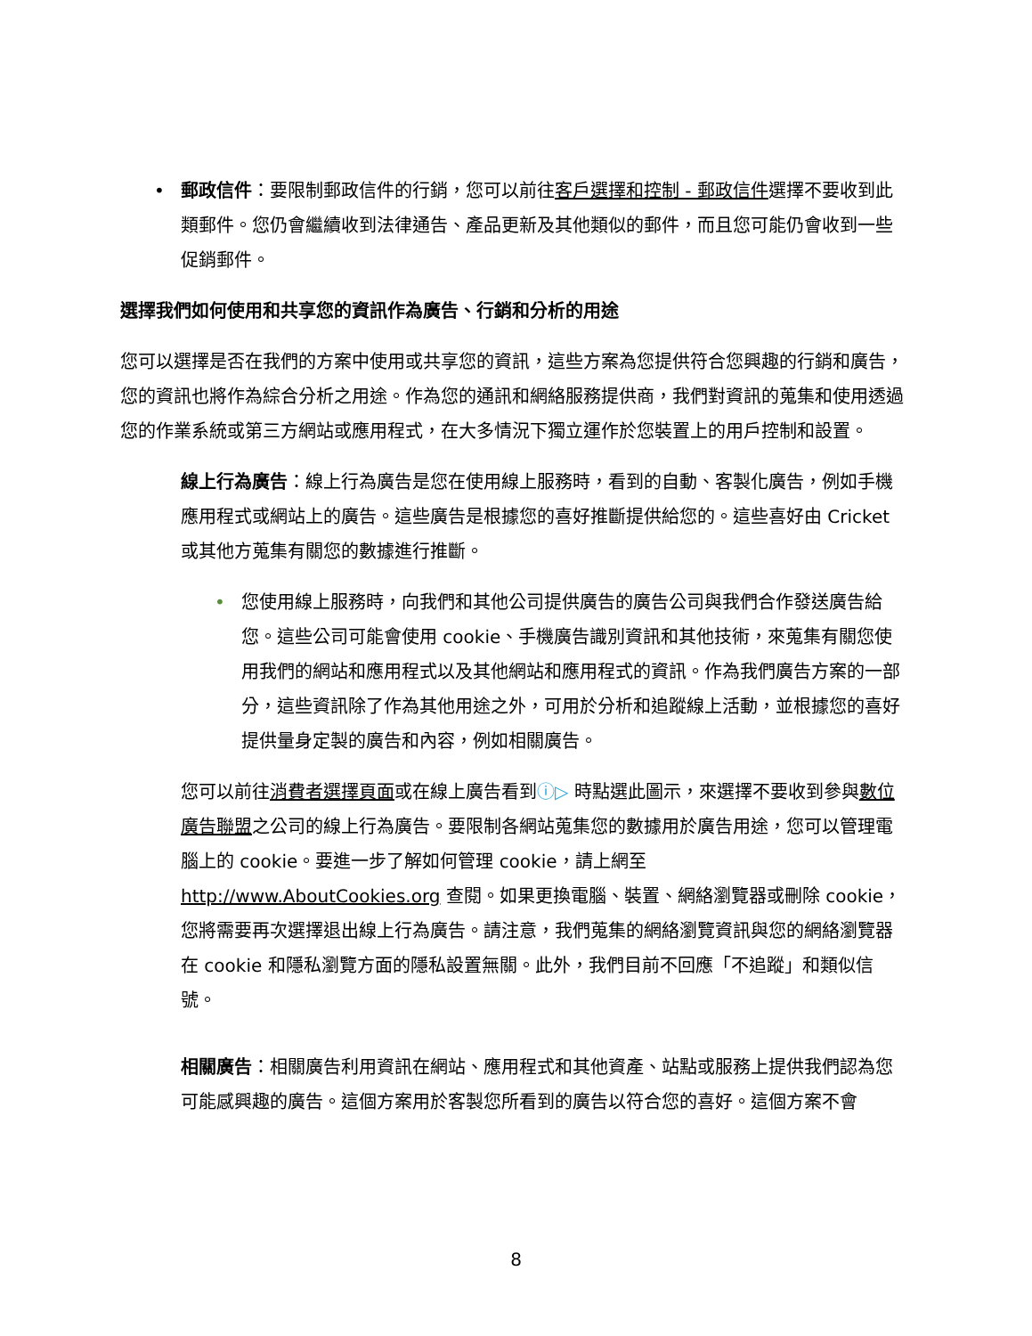• 郵政信件：要限制郵政信件的行銷，您可以前往客戶選擇和控制 - 郵政信件選擇不要收到此類郵件。您仍會繼續收到法律通告、產品更新及其他類似的郵件，而且您可能仍會收到一些促銷郵件。
選擇我們如何使用和共享您的資訊作為廣告、行銷和分析的用途
您可以選擇是否在我們的方案中使用或共享您的資訊，這些方案為您提供符合您興趣的行銷和廣告，您的資訊也將作為綜合分析之用途。作為您的通訊和網絡服務提供商，我們對資訊的蒐集和使用透過您的作業系統或第三方網站或應用程式，在大多情況下獨立運作於您裝置上的用戶控制和設置。
線上行為廣告：線上行為廣告是您在使用線上服務時，看到的自動、客製化廣告，例如手機應用程式或網站上的廣告。這些廣告是根據您的喜好推斷提供給您的。這些喜好由 Cricket 或其他方蒐集有關您的數據進行推斷。
• 您使用線上服務時，向我們和其他公司提供廣告的廣告公司與我們合作發送廣告給您。這些公司可能會使用 cookie、手機廣告識別資訊和其他技術，來蒐集有關您使用我們的網站和應用程式以及其他網站和應用程式的資訊。作為我們廣告方案的一部分，這些資訊除了作為其他用途之外，可用於分析和追蹤線上活動，並根據您的喜好提供量身定製的廣告和內容，例如相關廣告。
您可以前往消費者選擇頁面或在線上廣告看到ⓘ▷ 時點選此圖示，來選擇不要收到參與數位廣告聯盟之公司的線上行為廣告。要限制各網站蒐集您的數據用於廣告用途，您可以管理電腦上的 cookie。要進一步了解如何管理 cookie，請上網至 http://www.AboutCookies.org 查閱。如果更換電腦、裝置、網絡瀏覽器或刪除 cookie，您將需要再次選擇退出線上行為廣告。請注意，我們蒐集的網絡瀏覽資訊與您的網絡瀏覽器在 cookie 和隱私瀏覽方面的隱私設置無關。此外，我們目前不回應「不追蹤」和類似信號。
相關廣告：相關廣告利用資訊在網站、應用程式和其他資產、站點或服務上提供我們認為您可能感興趣的廣告。這個方案用於客製您所看到的廣告以符合您的喜好。這個方案不會
8